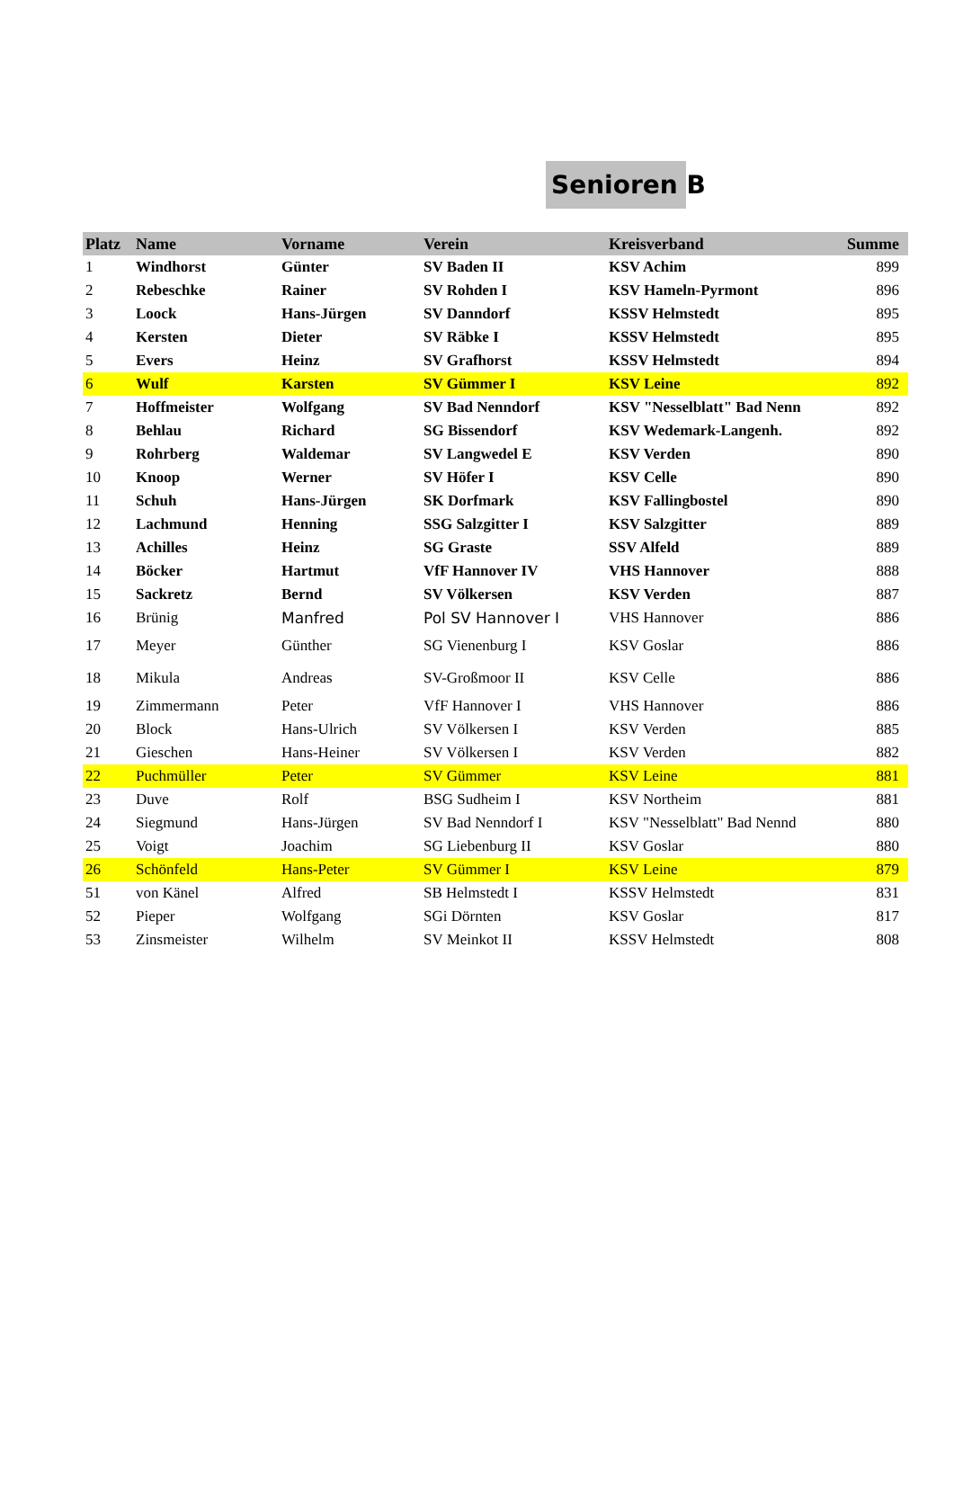Senioren B
| Platz | Name | Vorname | Verein | Kreisverband | Summe |
| --- | --- | --- | --- | --- | --- |
| 1 | Windhorst | Günter | SV Baden II | KSV Achim | 899 |
| 2 | Rebeschke | Rainer | SV Rohden I | KSV Hameln-Pyrmont | 896 |
| 3 | Loock | Hans-Jürgen | SV Danndorf | KSSV Helmstedt | 895 |
| 4 | Kersten | Dieter | SV Räbke I | KSSV Helmstedt | 895 |
| 5 | Evers | Heinz | SV Grafhorst | KSSV Helmstedt | 894 |
| 6 | Wulf | Karsten | SV Gümmer I | KSV Leine | 892 |
| 7 | Hoffmeister | Wolfgang | SV Bad Nenndorf | KSV "Nesselblatt" Bad Nenn | 892 |
| 8 | Behlau | Richard | SG Bissendorf | KSV Wedemark-Langenh. | 892 |
| 9 | Rohrberg | Waldemar | SV Langwedel E | KSV Verden | 890 |
| 10 | Knoop | Werner | SV Höfer I | KSV Celle | 890 |
| 11 | Schuh | Hans-Jürgen | SK Dorfmark | KSV Fallingbostel | 890 |
| 12 | Lachmund | Henning | SSG Salzgitter I | KSV Salzgitter | 889 |
| 13 | Achilles | Heinz | SG Graste | SSV Alfeld | 889 |
| 14 | Böcker | Hartmut | VfF Hannover IV | VHS Hannover | 888 |
| 15 | Sackretz | Bernd | SV Völkersen | KSV Verden | 887 |
| 16 | Brünig | Manfred | Pol SV Hannover I | VHS Hannover | 886 |
| 17 | Meyer | Günther | SG Vienenburg I | KSV Goslar | 886 |
| 18 | Mikula | Andreas | SV-Großmoor II | KSV Celle | 886 |
| 19 | Zimmermann | Peter | VfF Hannover I | VHS Hannover | 886 |
| 20 | Block | Hans-Ulrich | SV Völkersen I | KSV Verden | 885 |
| 21 | Gieschen | Hans-Heiner | SV Völkersen I | KSV Verden | 882 |
| 22 | Puchmüller | Peter | SV Gümmer | KSV Leine | 881 |
| 23 | Duve | Rolf | BSG Sudheim I | KSV Northeim | 881 |
| 24 | Siegmund | Hans-Jürgen | SV Bad Nenndorf I | KSV "Nesselblatt" Bad Nennd | 880 |
| 25 | Voigt | Joachim | SG Liebenburg II | KSV Goslar | 880 |
| 26 | Schönfeld | Hans-Peter | SV Gümmer I | KSV Leine | 879 |
| 51 | von Känel | Alfred | SB Helmstedt I | KSSV Helmstedt | 831 |
| 52 | Pieper | Wolfgang | SGi Dörnten | KSV Goslar | 817 |
| 53 | Zinsmeister | Wilhelm | SV Meinkot II | KSSV Helmstedt | 808 |